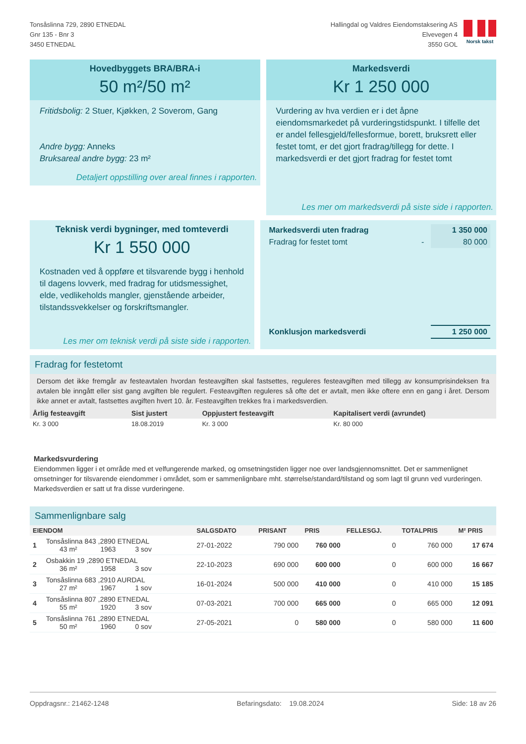Tonsåslinna 729, 2890 ETNEDAL
Gnr 135 - Bnr 3
3450 ETNEDAL
Hallingdal og Valdres Eiendomstaksering AS
Elvevegen 4
3550 GOL
Norsk takst
Hovedbyggets BRA/BRA-i
50 m²/50 m²
Fritidsbolig: 2 Stuer, Kjøkken, 2 Soverom, Gang
Andre bygg: Anneks
Bruksareal andre bygg: 23 m²
Detaljert oppstilling over areal finnes i rapporten.
Markedsverdi
Kr 1 250 000
Vurdering av hva verdien er i det åpne eiendomsmarkedet på vurderingstidspunkt. I tilfelle det er andel fellesgjeld/fellesformue, borett, bruksrett eller festet tomt, er det gjort fradrag/tillegg for dette. I markedsverdi er det gjort fradrag for festet tomt
Les mer om markedsverdi på siste side i rapporten.
Teknisk verdi bygninger, med tomteverdi
Kr 1 550 000
Kostnaden ved å oppføre et tilsvarende bygg i henhold til dagens lovverk, med fradrag for utidsmessighet, elde, vedlikeholds mangler, gjenstående arbeider, tilstandssvekkelser og forskriftsmangler.
Les mer om teknisk verdi på siste side i rapporten.
| Markedsverdi uten fradrag | | 1 350 000 |
| Fradrag for festet tomt | - | 80 000 |
| Konklusjon markedsverdi | | 1 250 000 |
Fradrag for festetomt
Dersom det ikke fremgår av festeavtalen hvordan festeavgiften skal fastsettes, reguleres festeavgiften med tillegg av konsumprisindeksen fra avtalen ble inngått eller sist gang avgiften ble regulert. Festeavgiften reguleres så ofte det er avtalt, men ikke oftere enn en gang i året. Dersom ikke annet er avtalt, fastsettes avgiften hvert 10. år. Festeavgiften trekkes fra i markedsverdien.
| Årlig festeavgift | Sist justert | Oppjustert festeavgift | Kapitalisert verdi (avrundet) |
| --- | --- | --- | --- |
| Kr. 3 000 | 18.08.2019 | Kr. 3 000 | Kr. 80 000 |
Markedsvurdering
Eiendommen ligger i et område med et velfungerende marked, og omsetningstiden ligger noe over landsgjennomsnittet. Det er sammenlignet omsetninger for tilsvarende eiendommer i området, som er sammenlignbare mht. størrelse/standard/tilstand og som lagt til grunn ved vurderingen. Markedsverdien er satt ut fra disse vurderingene.
Sammenlignbare salg
| EIENDOM | | SALGSDATO | PRISANT | PRIS | FELLESGJ. | TOTALPRIS | M² PRIS |
| --- | --- | --- | --- | --- | --- | --- | --- |
| 1 | Tonsåslinna 843 ,2890 ETNEDAL 43 m² 1963 3 sov | 27-01-2022 | 790 000 | 760 000 | 0 | 760 000 | 17 674 |
| 2 | Osbakkin 19 ,2890 ETNEDAL 36 m² 1958 3 sov | 22-10-2023 | 690 000 | 600 000 | 0 | 600 000 | 16 667 |
| 3 | Tonsåslinna 683 ,2910 AURDAL 27 m² 1967 1 sov | 16-01-2024 | 500 000 | 410 000 | 0 | 410 000 | 15 185 |
| 4 | Tonsåslinna 807 ,2890 ETNEDAL 55 m² 1920 3 sov | 07-03-2021 | 700 000 | 665 000 | 0 | 665 000 | 12 091 |
| 5 | Tonsåslinna 761 ,2890 ETNEDAL 50 m² 1960 0 sov | 27-05-2021 | 0 | 580 000 | 0 | 580 000 | 11 600 |
Oppdragsnr.: 21462-1248 Befaringsdato: 19.08.2024 Side: 18 av 26